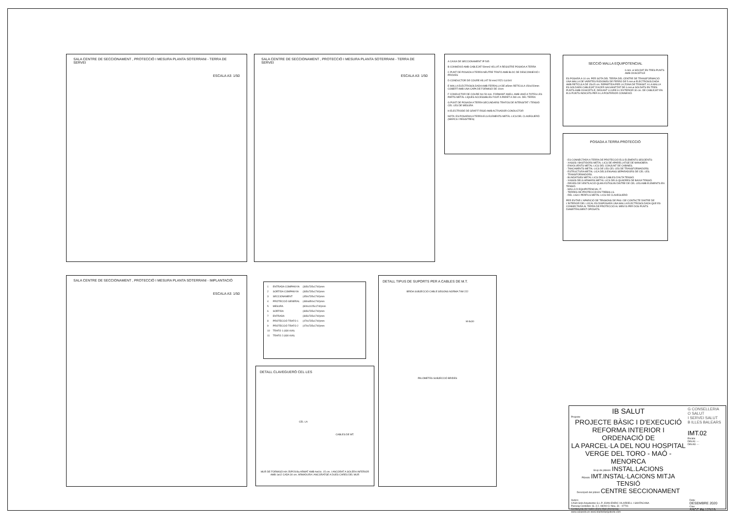SALA CENTRE DE SECCIONAMENT , PROTECCIÓ I MESURA PLANTA SOTERRANI - TERRA DE SERVEI
ESCALA A3: 1/50
SALA CENTRE DE SECCIONAMENT , PROTECCIÓ I MESURA PLANTA SOTERRANI - TERRA DE SERVEI
ESCALA A3: 1/50
A CAIXA DE SECCIONAMENT IP 545
B CONNEXIÓ AMB CABLEJAT 50mm2 AÏLLAT A REGISTRE POSADA A TERRA
C PUNT DE POSADA A TERRA NEUTRE TRAFO AMB BLOC DE DESCONNEXIÓ I PROVES
D CONDUCTOR DE COURE AÏLLAT 50 mm2 RZ1 0,6/1kV
E MALLA ELECTROSOLDADA AMB FERRALLA DE ø5mm RETÍCULA 150x150mm COBERT AMB UNA CAPA DE FORMIGÓ DE 10cm
F CONDUCTOR DE COURE NU 50 mm. FORMANT ANELL AMB UNIÓ A TOTES LES PARTS METÀL·LIQUES ACCESSIBLES FIXAT A PARET A 280 cm. DEL TERRA
G PUNT DE POSADA A TERRA SECUNDARIS TRAFOS DE INTENSITAT I TENSIÓ CEL·LES DE MESURA
H ELECTRODE DE GRAFIT RÍGID AMB ACTIVADOR-CONDUCTOR
NOTA: ES POSARAN A TERRA ELS ELEMENTS METÀL·LICS DEL CLAVEGUERÓ (MARCS I REGISTRES)
SECCIÓ MALLA EQUIPOTENCIAL
6 mm. ø SOLDAT EN TRES PUNTS AMB OXIACETILÈ
ES POSARÀ A 10 cm. PER SOTA DEL TERRA DEL CENTRE DE TRANSFORMACIÓ UNA MALLA DE VARETES RODONES DE FERRO DE 5 mm.ø ELECTROSOLDADA AMB RETÍCULA DE 15x15 cm. REPARTIDA PER LA ZONA DE TRÀNSIT. A LA MALLA ES SOLDARÀ CABLEJAT D'ACER GALVANITZAT DE 6 mm.ø SOLDATS EN TRES PUNTS AMB OXIACETILÈ, DEIXANT LLIURE A L'EXTERIOR 30 cm. DE CABLEJAT EN ELS PUNTS INDICATS PER A LA POSTERIOR CONNEXIÓ.
POSADA A TERRA PROTECCIÓ
- ES CONNECTARÀ A TERRA DE PROTECCIÓ ELS ELEMENTS SEGÜENTS:
- XASSÍS I BASTIDORS METÀL·LICS DE APARELLATGE DE MANIOBRA.
- ENVOLVENTS METÀL·LICS DEL CONJUNT DE CABINES.
- TANCAMENTS METÀL·LICS DE LES CEL·LES DE TRANSFORMADORS.
- ESTRUCTURA METÀL·LICA DELS ENVANS SEPARADORS DE CEL·LES.
- TRANSFORMADORS.
- BLINDATGES METÀL·LICS DELS CABLES D'ALTA TENSIÓ.
- XASSÍS DELS ARMARIS METÀL·LICS DELS QUADRES DE BAIXA TENSIÓ.
- REIXES DE VENTILACIÓ QUAN ESTIGUIN DINTRE DE CEL·LES AMB ELEMENTS EN TENSIÓ.
- MALLA D EQUIPOTENCIAL IT.
- TERRES DE PROTECCIÓ EN TREBALLS.
- REL·LIGA I PERFILS METÀL·LICS DE CLAVEGUERÓ
PER EVITAR L'APARICIÓ DE TENSIONS DE PAS I DE CONTACTE DINTRE DE L'INTERIOR DEL LOCAL ES DISPOSARÀ UNA MALLA ELECTROSOLDADA QUE ES CONNECTARÀ AL TERRA DE PROTECCIÓ AL MENYS PER DOS PUNTS DIAMETRALMENT OPOSATS.
SALA CENTRE DE SECCIONAMENT , PROTECCIÓ I MESURA PLANTA SOTERRANI - IMPLANTACIÓ
ESCALA A3: 1/50
| 1 | ENTRADA COMPANYIA | (365x735x1740)mm |
| 2 | SORTIDA COMPANYIA | (365x735x1740)mm |
| 3 | SECCIONAMENT | (450x735x1740)mm |
| 4 | PROTECCIÓ GENERAL | (480x850x1740)mm |
| 5 | MESURA | (800x1025x1740)mm |
| 6 | SORTIDA | (365x735x1740)mm |
| 7 | ENTRADA | (365x735x1740)mm |
| 8 | PROTECCIÓ TRAFO 1 | (470x735x1740)mm |
| 9 | PROTECCIÓ TRAFO 2 | (470x735x1740)mm |
| 10 | TRAFO 1 (630 kVA) | |
| 11 | TRAFO 2 (630 kVA) | |
DETALL CLAVEGUERÓ CEL·LES
CEL·LA
CABLES DE MT.
MUR DE FORMIGÓ HA-25/P/20/IIa ARMAT AMB #ø10c. 15 cm. I ANCORAT A SOLERA INFERIOR AMB 1ø12 CADA 30 cm. ARMADURA I ANCORATGE A DUES CARES DEL MUR
DETALL TIPUS DE SUPORTS PER A CABLES DE M.T.
BRIDA SUBJECCIÓ CABLE SEGONS NORMA 70M 222
M-8x30
PALOMETES SUBJECCIÓ BRIDES
IB SALUT
Projecte:
PROJECTE BÀSIC I D'EXECUCIÓ
REFORMA INTERIOR I ORDENACIÓ DE
LA PARCEL·LA DEL NOU HOSPITAL
VERGE DEL TORO - MAÓ - MENORCA
Grup de plànols: INSTAL.LACIONS
Plànols: IMT.INSTAL·LACIONS MITJA TENSIÓ
Descripció del plànol: CENTRE SECCIONAMENT
G CONSELLERIA
O SALUT
I SERVEI SALUT
B ILLES BALEARS
IMT.02
Escala:
DIN A1: ---
DIN A3: ---
Autors:
CASA Solo Arquitectos S.L.P. JOAN-ENRIC VILARDELL I SANTACANA
Passeig Cordelles 16, 3 2, 08290 C/ Nou, 31 - 07701
Cerdanyola del Vallès (Bcn) Maó (Menorca)
www.casasolo.es www.vilardellarquitecte.com
Data:
DESEMBRE 2020
Clau:
SSCC PA 123/19